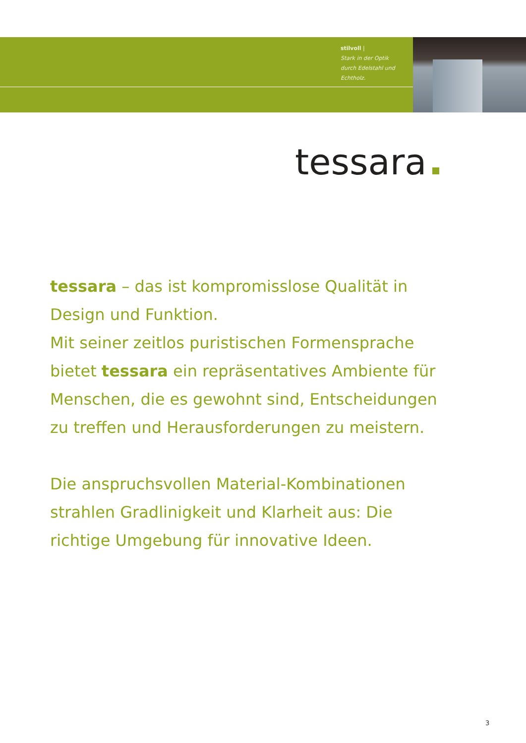stilvoll |
Stark in der Optik
durch Edelstahl und
Echtholz.
tessara
tessara – das ist kompromisslose Qualität in Design und Funktion.
Mit seiner zeitlos puristischen Formensprache bietet tessara ein repräsentatives Ambiente für Menschen, die es gewohnt sind, Entscheidungen zu treffen und Herausforderungen zu meistern.
Die anspruchsvollen Material-Kombinationen strahlen Gradlinigkeit und Klarheit aus: Die richtige Umgebung für innovative Ideen.
3